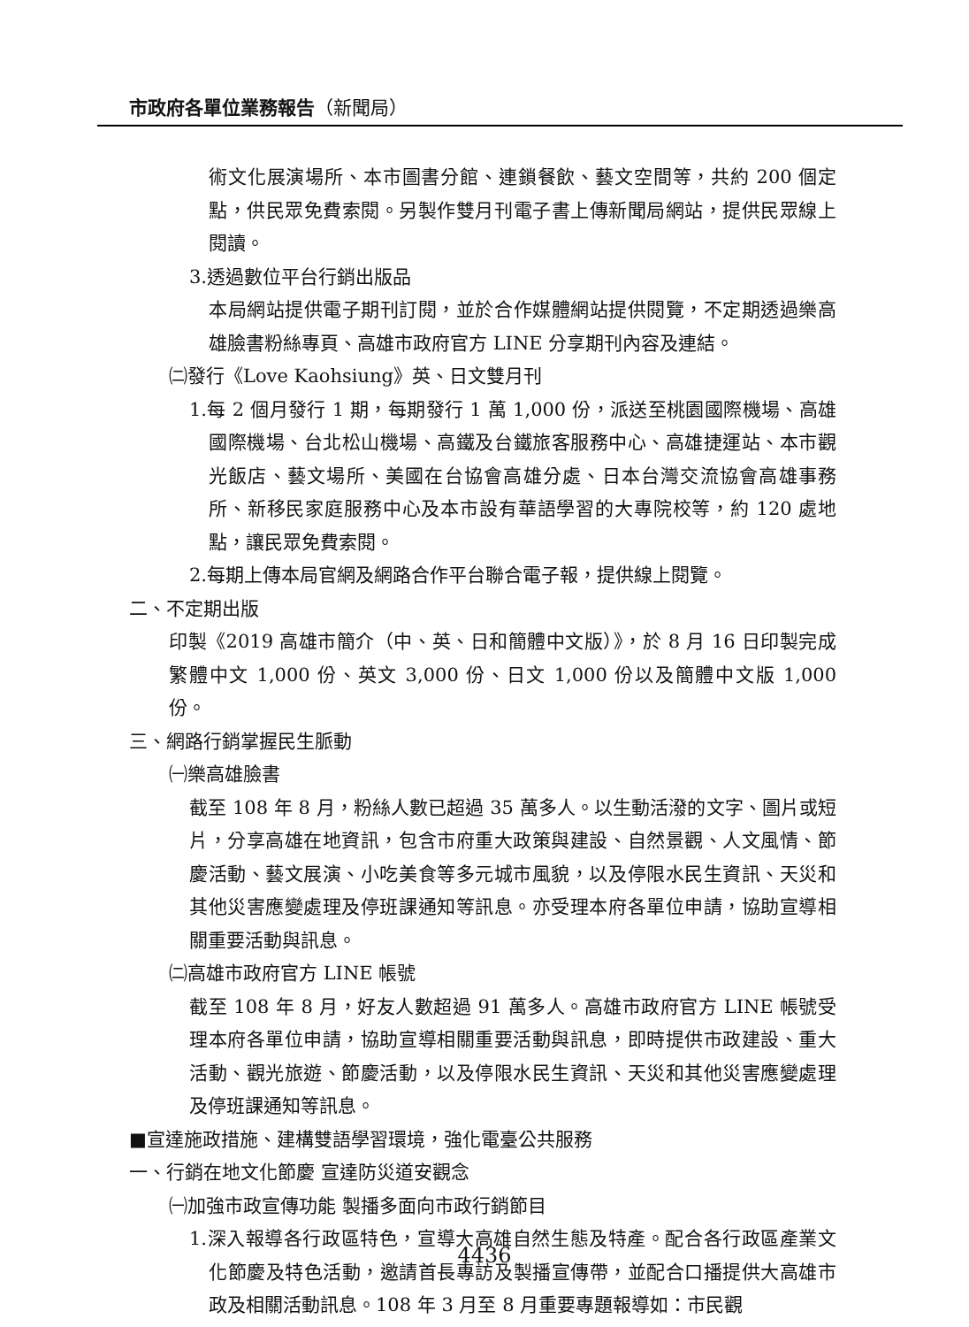市政府各單位業務報告（新聞局）
術文化展演場所、本市圖書分館、連鎖餐飲、藝文空間等，共約 200 個定點，供民眾免費索閱。另製作雙月刊電子書上傳新聞局網站，提供民眾線上閱讀。
3.透過數位平台行銷出版品
本局網站提供電子期刊訂閱，並於合作媒體網站提供閱覽，不定期透過樂高雄臉書粉絲專頁、高雄市政府官方 LINE 分享期刊內容及連結。
㈡發行《Love Kaohsiung》英、日文雙月刊
1.每 2 個月發行 1 期，每期發行 1 萬 1,000 份，派送至桃園國際機場、高雄國際機場、台北松山機場、高鐵及台鐵旅客服務中心、高雄捷運站、本市觀光飯店、藝文場所、美國在台協會高雄分處、日本台灣交流協會高雄事務所、新移民家庭服務中心及本市設有華語學習的大專院校等，約 120 處地點，讓民眾免費索閱。
2.每期上傳本局官網及網路合作平台聯合電子報，提供線上閱覽。
二、不定期出版
印製《2019 高雄市簡介（中、英、日和簡體中文版）》，於 8 月 16 日印製完成繁體中文 1,000 份、英文 3,000 份、日文 1,000 份以及簡體中文版 1,000 份。
三、網路行銷掌握民生脈動
㈠樂高雄臉書
截至 108 年 8 月，粉絲人數已超過 35 萬多人。以生動活潑的文字、圖片或短片，分享高雄在地資訊，包含市府重大政策與建設、自然景觀、人文風情、節慶活動、藝文展演、小吃美食等多元城市風貌，以及停限水民生資訊、天災和其他災害應變處理及停班課通知等訊息。亦受理本府各單位申請，協助宣導相關重要活動與訊息。
㈡高雄市政府官方 LINE 帳號
截至 108 年 8 月，好友人數超過 91 萬多人。高雄市政府官方 LINE 帳號受理本府各單位申請，協助宣導相關重要活動與訊息，即時提供市政建設、重大活動、觀光旅遊、節慶活動，以及停限水民生資訊、天災和其他災害應變處理及停班課通知等訊息。
■宣達施政措施、建構雙語學習環境，強化電臺公共服務
一、行銷在地文化節慶 宣達防災道安觀念
㈠加強市政宣傳功能 製播多面向市政行銷節目
1.深入報導各行政區特色，宣導大高雄自然生態及特產。配合各行政區產業文化節慶及特色活動，邀請首長專訪及製播宣傳帶，並配合口播提供大高雄市政及相關活動訊息。108 年 3 月至 8 月重要專題報導如：市民觀
4436